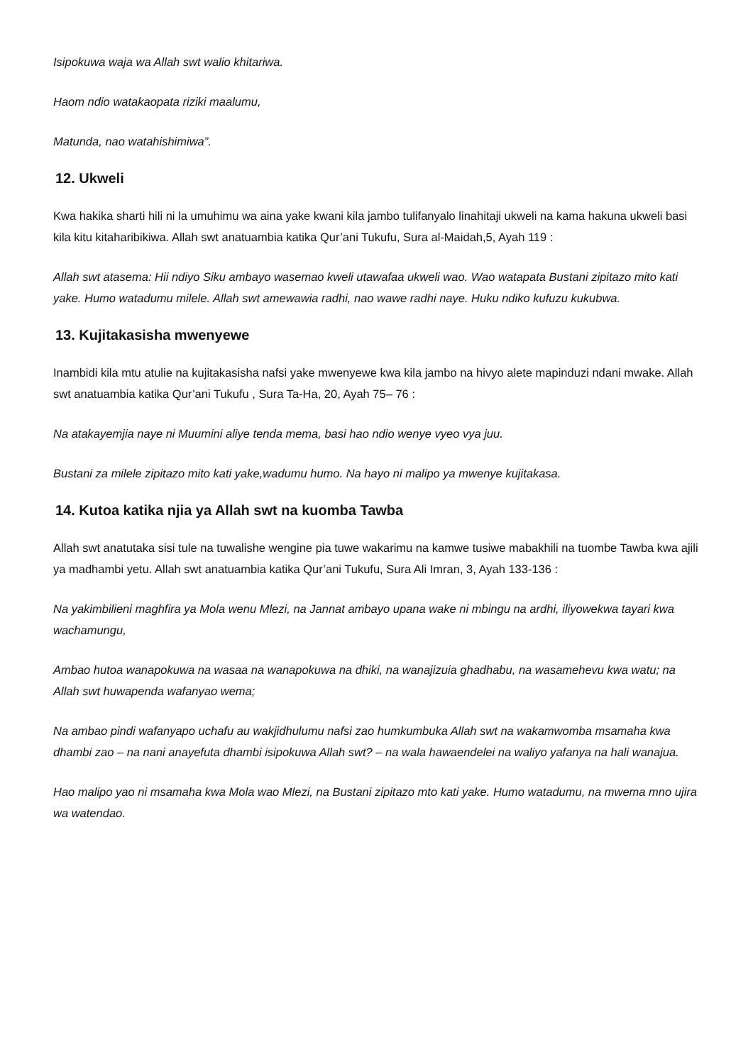Isipokuwa waja wa Allah swt walio khitariwa.
Haom ndio watakaopata riziki maalumu,
Matunda, nao watahishimiwa”.
12. Ukweli
Kwa hakika sharti hili ni la umuhimu wa aina yake kwani kila jambo tulifanyalo linahitaji ukweli na kama hakuna ukweli basi kila kitu kitaharibikiwa. Allah swt anatuambia katika Qur’ani Tukufu, Sura al-Maidah,5, Ayah 119 :
Allah swt atasema: Hii ndiyo Siku ambayo wasemao kweli utawafaa ukweli wao. Wao watapata Bustani zipitazo mito kati yake. Humo watadumu milele. Allah swt amewawia radhi, nao wawe radhi naye. Huku ndiko kufuzu kukubwa.
13. Kujitakasisha mwenyewe
Inambidi kila mtu atulie na kujitakasisha nafsi yake mwenyewe kwa kila jambo na hivyo alete mapinduzi ndani mwake. Allah swt anatuambia katika Qur’ani Tukufu , Sura Ta-Ha, 20, Ayah 75– 76 :
Na atakayemjia naye ni Muumini aliye tenda mema, basi hao ndio wenye vyeo vya juu.
Bustani za milele zipitazo mito kati yake,wadumu humo. Na hayo ni malipo ya mwenye kujitakasa.
14. Kutoa katika njia ya Allah swt na kuomba Tawba
Allah swt anatutaka sisi tule na tuwalishe wengine pia tuwe wakarimu na kamwe tusiwe mabakhili na tuombe Tawba kwa ajili ya madhambi yetu. Allah swt anatuambia katika Qur’ani Tukufu, Sura Ali Imran, 3, Ayah 133-136 :
Na yakimbilieni maghfira ya Mola wenu Mlezi, na Jannat ambayo upana wake ni mbingu na ardhi, iliyowekwa tayari kwa wachamungu,
Ambao hutoa wanapokuwa na wasaa na wanapokuwa na dhiki, na wanajizuia ghadhabu, na wasamehevu kwa watu; na Allah swt huwapenda wafanyao wema;
Na ambao pindi wafanyapo uchafu au wakjidhulumu nafsi zao humkumbuka Allah swt na wakamwomba msamaha kwa dhambi zao – na nani anayefuta dhambi isipokuwa Allah swt? – na wala hawaendelei na waliyo yafanya na hali wanajua.
Hao malipo yao ni msamaha kwa Mola wao Mlezi, na Bustani zipitazo mto kati yake. Humo watadumu, na mwema mno ujira wa watendao.